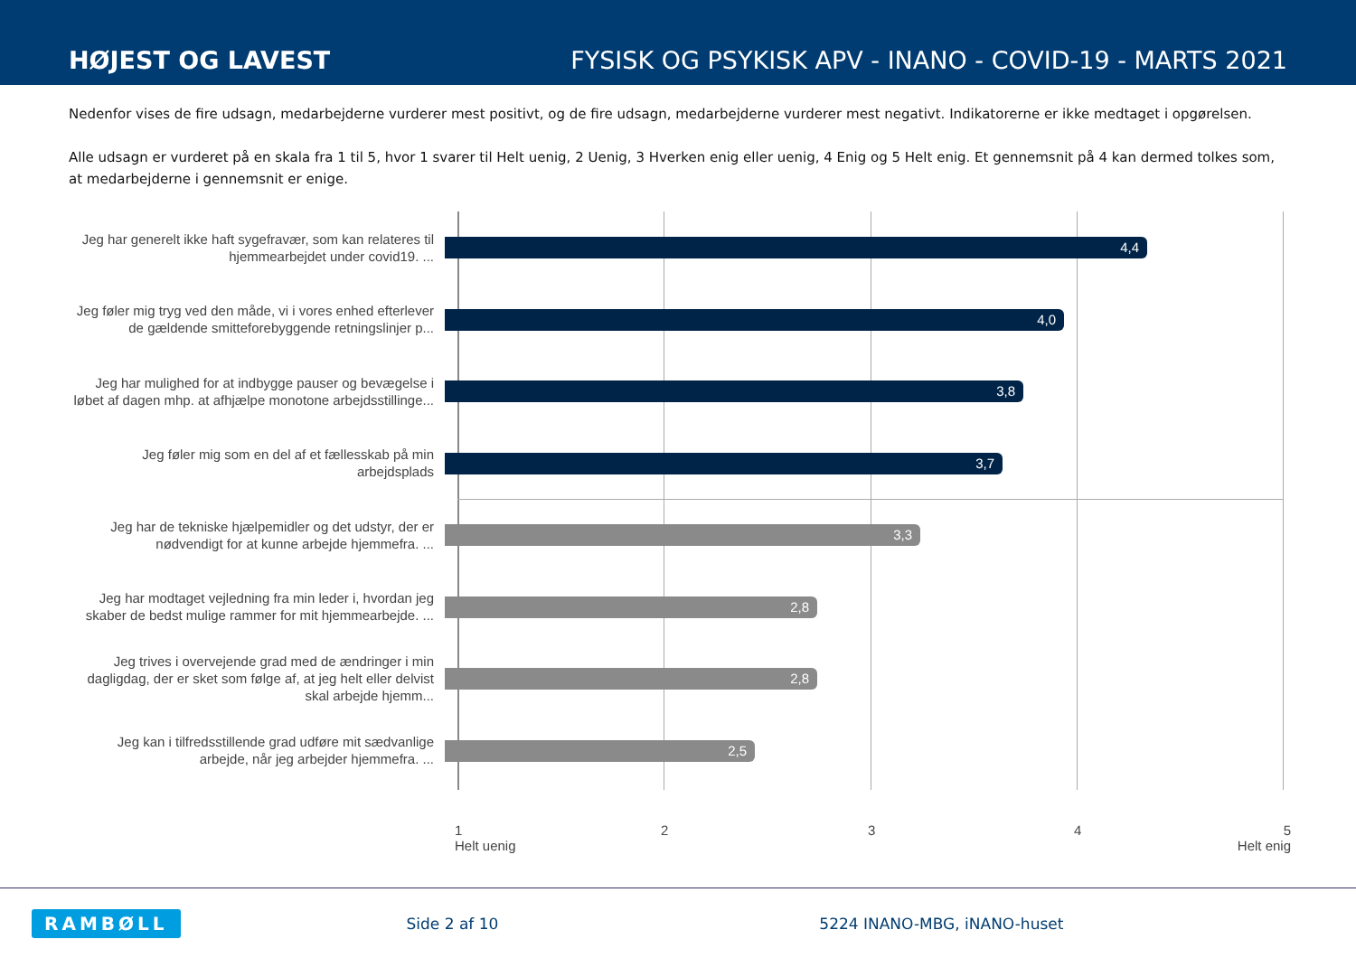HØJEST OG LAVEST
FYSISK OG PSYKISK APV - INANO - COVID-19 - MARTS 2021
Nedenfor vises de fire udsagn, medarbejderne vurderer mest positivt, og de fire udsagn, medarbejderne vurderer mest negativt. Indikatorerne er ikke medtaget i opgørelsen.
Alle udsagn er vurderet på en skala fra 1 til 5, hvor 1 svarer til Helt uenig, 2 Uenig, 3 Hverken enig eller uenig, 4 Enig og 5 Helt enig. Et gennemsnit på 4 kan dermed tolkes som, at medarbejderne i gennemsnit er enige.
Jeg har generelt ikke haft sygefravær, som kan relateres til hjemmearbejdet under covid19. ...
4,4
Jeg føler mig tryg ved den måde, vi i vores enhed efterlever de gældende smitteforebyggende retningslinjer p...
4,0
Jeg har mulighed for at indbygge pauser og bevægelse i løbet af dagen mhp. at afhjælpe monotone arbejdsstillinge...
3,8
Jeg føler mig som en del af et fællesskab på min arbejdsplads
3,7
Jeg har de tekniske hjælpemidler og det udstyr, der er nødvendigt for at kunne arbejde hjemmefra. ...
3,3
Jeg har modtaget vejledning fra min leder i, hvordan jeg skaber de bedst mulige rammer for mit hjemmearbejde. ...
2,8
Jeg trives i overvejende grad med de ændringer i min dagligdag, der er sket som følge af, at jeg helt eller delvist skal arbejde hjemm...
2,8
Jeg kan i tilfredsstillende grad udføre mit sædvanlige arbejde, når jeg arbejder hjemmefra. ...
2,5
1
Helt uenig
2 3 4 5
Helt enig
RAMBØLL Side 2 af 10 5224 INANO-MBG, iNANO-huset